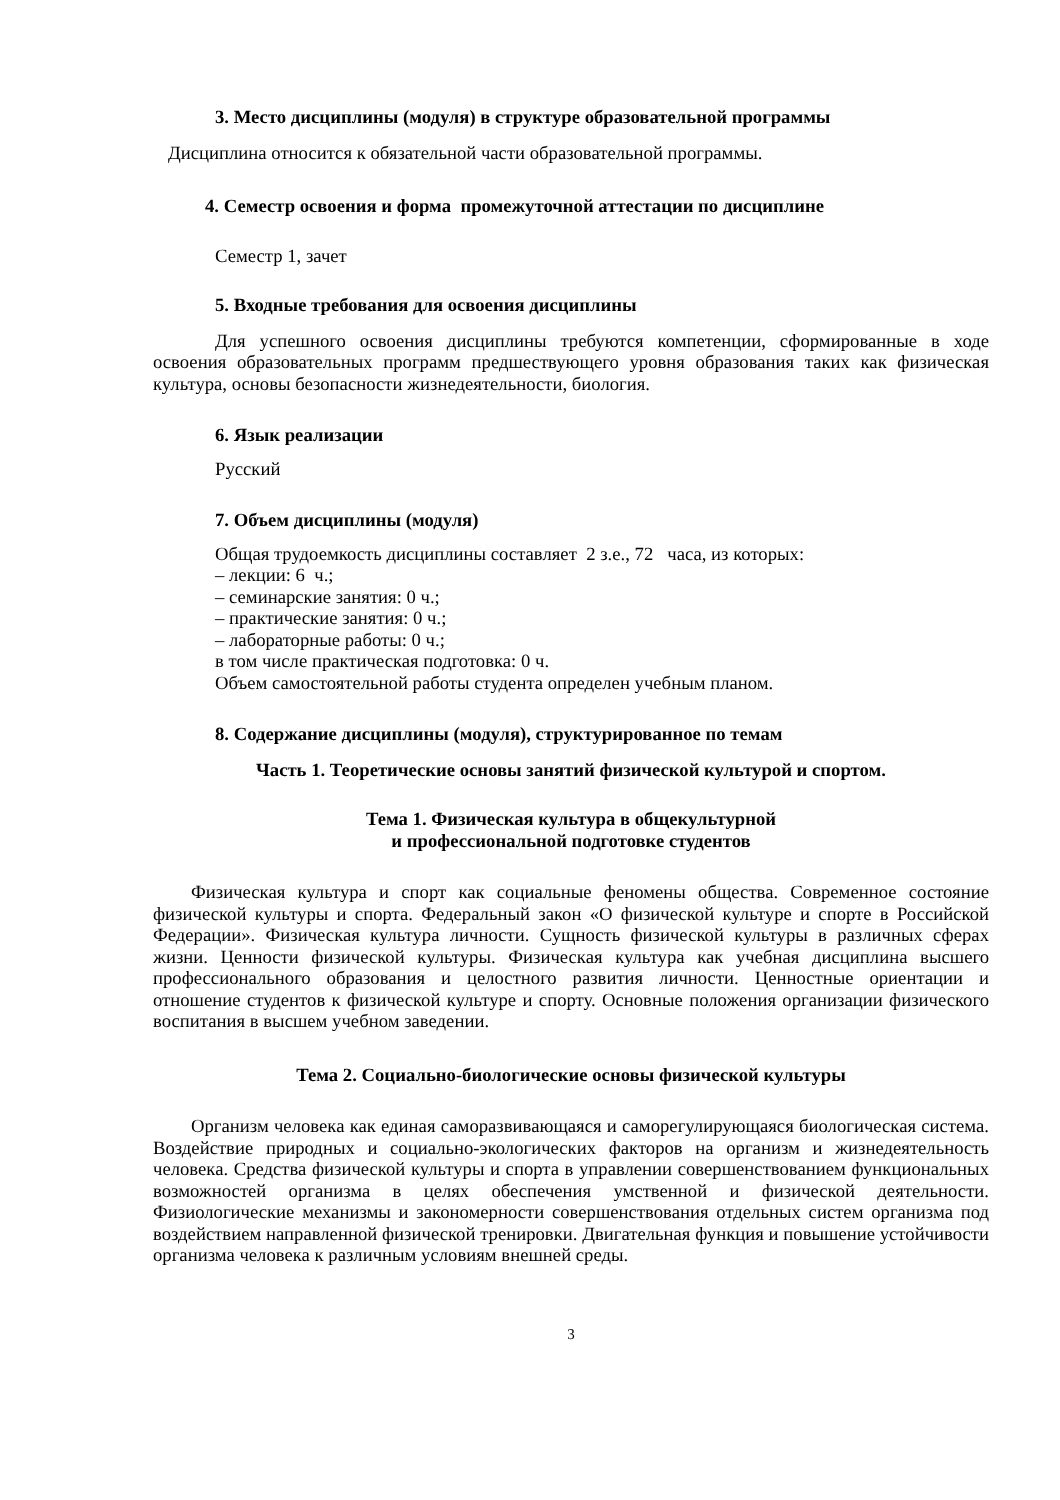3. Место дисциплины (модуля) в структуре образовательной программы
Дисциплина относится к обязательной части образовательной программы.
4. Семестр освоения и форма промежуточной аттестации по дисциплине
Семестр 1, зачет
5. Входные требования для освоения дисциплины
Для успешного освоения дисциплины требуются компетенции, сформированные в ходе освоения образовательных программ предшествующего уровня образования таких как физическая культура, основы безопасности жизнедеятельности, биология.
6. Язык реализации
Русский
7. Объем дисциплины (модуля)
Общая трудоемкость дисциплины составляет 2 з.е., 72 часа, из которых:
– лекции: 6 ч.;
– семинарские занятия: 0 ч.;
– практические занятия: 0 ч.;
– лабораторные работы: 0 ч.;
в том числе практическая подготовка: 0 ч.
Объем самостоятельной работы студента определен учебным планом.
8. Содержание дисциплины (модуля), структурированное по темам
Часть 1. Теоретические основы занятий физической культурой и спортом.
Тема 1. Физическая культура в общекультурной
и профессиональной подготовке студентов
Физическая культура и спорт как социальные феномены общества. Современное состояние физической культуры и спорта. Федеральный закон «О физической культуре и спорте в Российской Федерации». Физическая культура личности. Сущность физической культуры в различных сферах жизни. Ценности физической культуры. Физическая культура как учебная дисциплина высшего профессионального образования и целостного развития личности. Ценностные ориентации и отношение студентов к физической культуре и спорту. Основные положения организации физического воспитания в высшем учебном заведении.
Тема 2. Социально-биологические основы физической культуры
Организм человека как единая саморазвивающаяся и саморегулирующаяся биологическая система. Воздействие природных и социально-экологических факторов на организм и жизнедеятельность человека. Средства физической культуры и спорта в управлении совершенствованием функциональных возможностей организма в целях обеспечения умственной и физической деятельности. Физиологические механизмы и закономерности совершенствования отдельных систем организма под воздействием направленной физической тренировки. Двигательная функция и повышение устойчивости организма человека к различным условиям внешней среды.
3